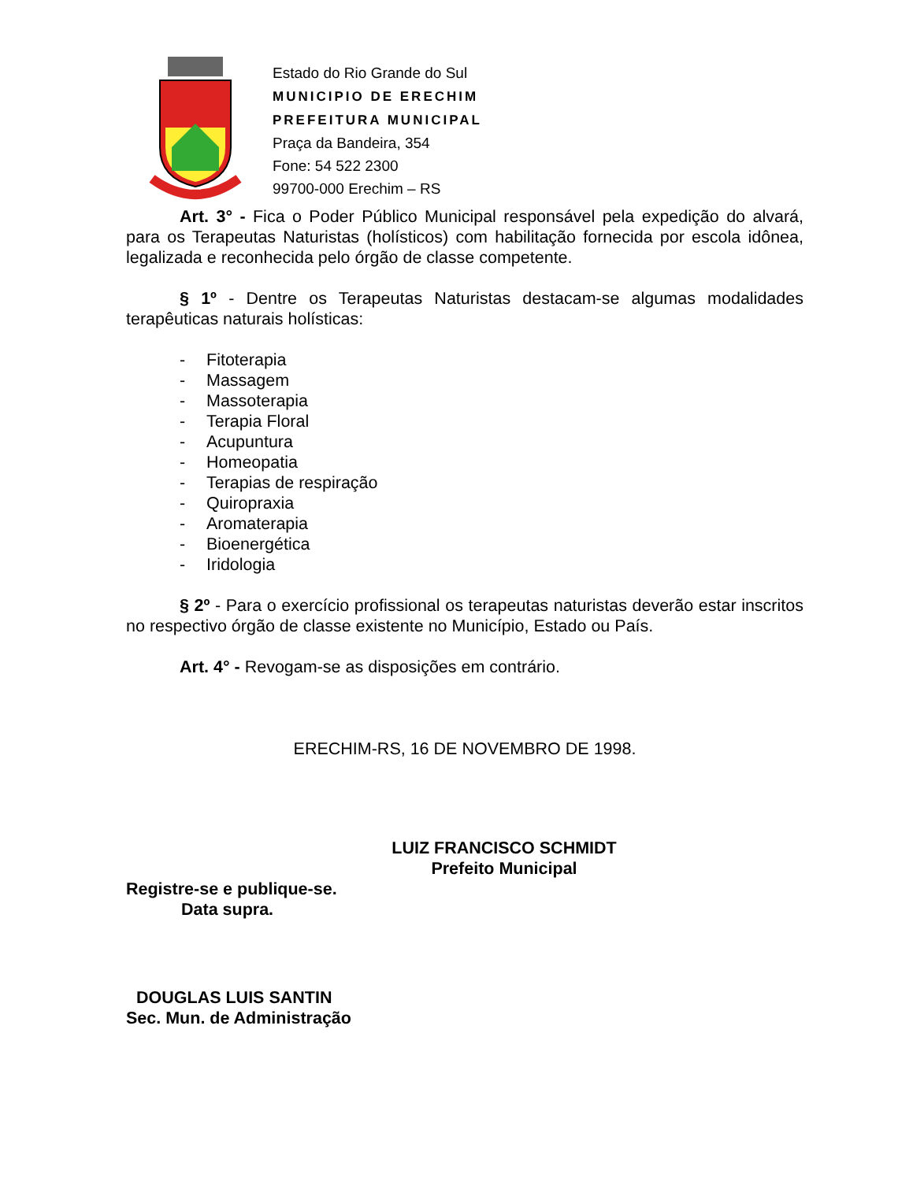Estado do Rio Grande do Sul
MUNICIPIO DE ERECHIM
PREFEITURA MUNICIPAL
Praça da Bandeira, 354
Fone: 54 522 2300
99700-000 Erechim – RS
Art. 3° - Fica o Poder Público Municipal responsável pela expedição do alvará, para os Terapeutas Naturistas (holísticos) com habilitação fornecida por escola idônea, legalizada e reconhecida pelo órgão de classe competente.
§ 1º - Dentre os Terapeutas Naturistas destacam-se algumas modalidades terapêuticas naturais holísticas:
- Fitoterapia
- Massagem
- Massoterapia
- Terapia Floral
- Acupuntura
- Homeopatia
- Terapias de respiração
- Quiropraxia
- Aromaterapia
- Bioenergética
- Iridologia
§ 2º - Para o exercício profissional os terapeutas naturistas deverão estar inscritos no respectivo órgão de classe existente no Município, Estado ou País.
Art. 4° - Revogam-se as disposições em contrário.
ERECHIM-RS, 16 DE NOVEMBRO DE 1998.
LUIZ FRANCISCO SCHMIDT
Prefeito Municipal
Registre-se e publique-se.
Data supra.
DOUGLAS LUIS SANTIN
Sec. Mun. de Administração